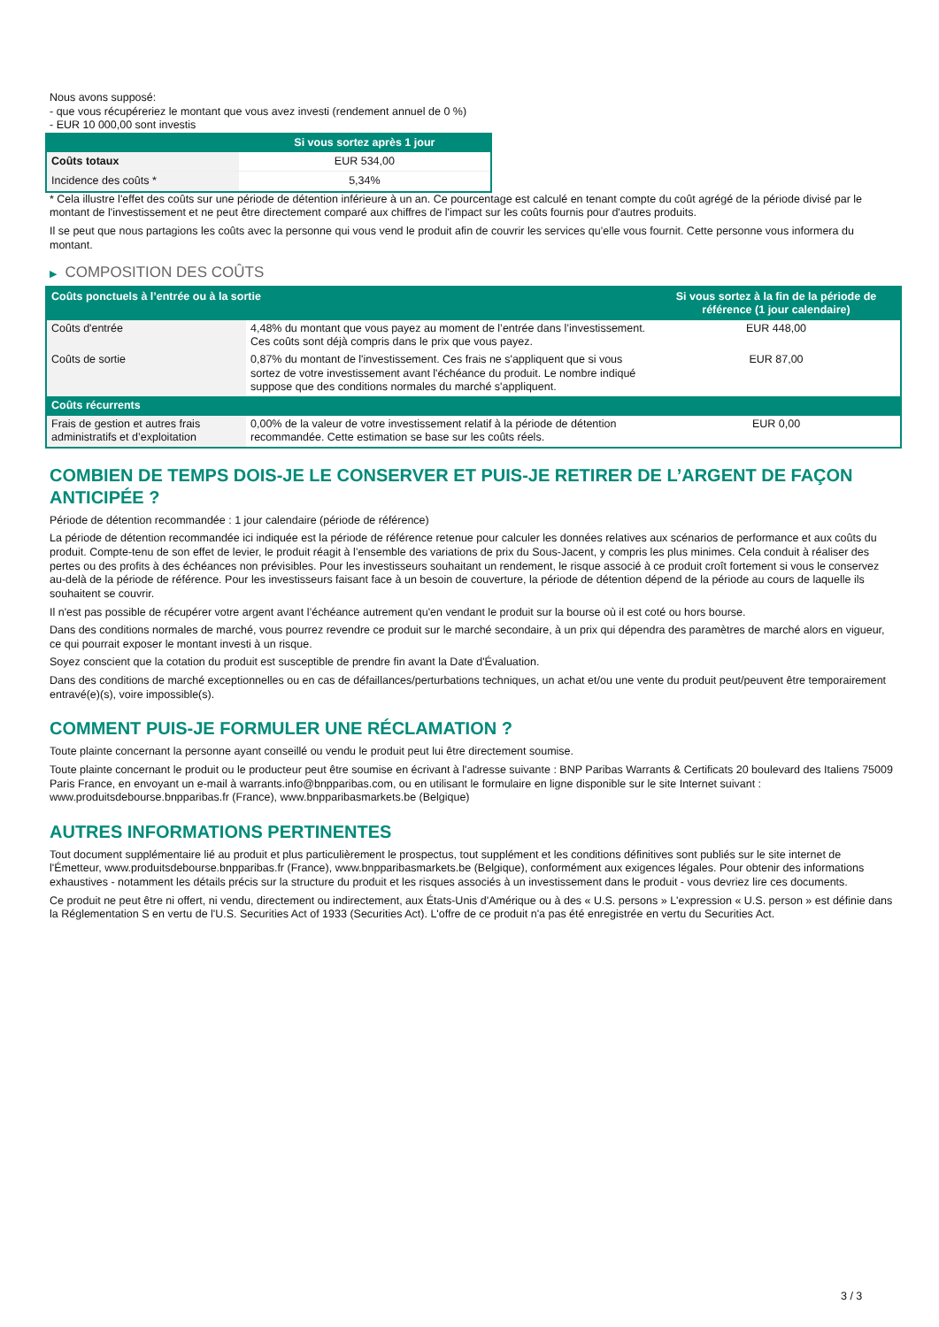Nous avons supposé:
- que vous récupéreriez le montant que vous avez investi (rendement annuel de 0 %)
- EUR 10 000,00 sont investis
| | Si vous sortez après 1 jour |
| --- | --- |
| Coûts totaux | EUR 534,00 |
| Incidence des coûts * | 5,34% |
* Cela illustre l'effet des coûts sur une période de détention inférieure à un an. Ce pourcentage est calculé en tenant compte du coût agrégé de la période divisé par le montant de l'investissement et ne peut être directement comparé aux chiffres de l'impact sur les coûts fournis pour d'autres produits.
Il se peut que nous partagions les coûts avec la personne qui vous vend le produit afin de couvrir les services qu’elle vous fournit. Cette personne vous informera du montant.
▶ COMPOSITION DES COÛTS
| Coûts ponctuels à l’entrée ou à la sortie | | Si vous sortez à la fin de la période de référence (1 jour calendaire) |
| --- | --- | --- |
| Coûts d'entrée | 4,48% du montant que vous payez au moment de l’entrée dans l’investissement. Ces coûts sont déjà compris dans le prix que vous payez. | EUR 448,00 |
| Coûts de sortie | 0,87% du montant de l'investissement. Ces frais ne s'appliquent que si vous sortez de votre investissement avant l'échéance du produit. Le nombre indiqué suppose que des conditions normales du marché s'appliquent. | EUR 87,00 |
| Coûts récurrents | | |
| Frais de gestion et autres frais administratifs et d’exploitation | 0,00% de la valeur de votre investissement relatif à la période de détention recommandée. Cette estimation se base sur les coûts réels. | EUR 0,00 |
COMBIEN DE TEMPS DOIS-JE LE CONSERVER ET PUIS-JE RETIRER DE L’ARGENT DE FAÇON ANTICIPÉE ?
Période de détention recommandée : 1 jour calendaire (période de référence)
La période de détention recommandée ici indiquée est la période de référence retenue pour calculer les données relatives aux scénarios de performance et aux coûts du produit. Compte-tenu de son effet de levier, le produit réagit à l’ensemble des variations de prix du Sous-Jacent, y compris les plus minimes. Cela conduit à réaliser des pertes ou des profits à des échéances non prévisibles. Pour les investisseurs souhaitant un rendement, le risque associé à ce produit croît fortement si vous le conservez au-delà de la période de référence. Pour les investisseurs faisant face à un besoin de couverture, la période de détention dépend de la période au cours de laquelle ils souhaitent se couvrir.
Il n'est pas possible de récupérer votre argent avant l’échéance autrement qu'en vendant le produit sur la bourse où il est coté ou hors bourse.
Dans des conditions normales de marché, vous pourrez revendre ce produit sur le marché secondaire, à un prix qui dépendra des paramètres de marché alors en vigueur, ce qui pourrait exposer le montant investi à un risque.
Soyez conscient que la cotation du produit est susceptible de prendre fin avant la Date d'Évaluation.
Dans des conditions de marché exceptionnelles ou en cas de défaillances/perturbations techniques, un achat et/ou une vente du produit peut/peuvent être temporairement entravé(e)(s), voire impossible(s).
COMMENT PUIS-JE FORMULER UNE RÉCLAMATION ?
Toute plainte concernant la personne ayant conseillé ou vendu le produit peut lui être directement soumise.
Toute plainte concernant le produit ou le producteur peut être soumise en écrivant à l'adresse suivante : BNP Paribas Warrants & Certificats 20 boulevard des Italiens 75009 Paris France, en envoyant un e-mail à warrants.info@bnpparibas.com, ou en utilisant le formulaire en ligne disponible sur le site Internet suivant : www.produitsdebourse.bnpparibas.fr (France), www.bnpparibasmarkets.be (Belgique)
AUTRES INFORMATIONS PERTINENTES
Tout document supplémentaire lié au produit et plus particulièrement le prospectus, tout supplément et les conditions définitives sont publiés sur le site internet de l'Émetteur, www.produitsdebourse.bnpparibas.fr (France), www.bnpparibasmarkets.be (Belgique), conformément aux exigences légales. Pour obtenir des informations exhaustives - notamment les détails précis sur la structure du produit et les risques associés à un investissement dans le produit - vous devriez lire ces documents.
Ce produit ne peut être ni offert, ni vendu, directement ou indirectement, aux États-Unis d'Amérique ou à des « U.S. persons » L'expression « U.S. person » est définie dans la Réglementation S en vertu de l'U.S. Securities Act of 1933 (Securities Act). L'offre de ce produit n'a pas été enregistrée en vertu du Securities Act.
3 / 3